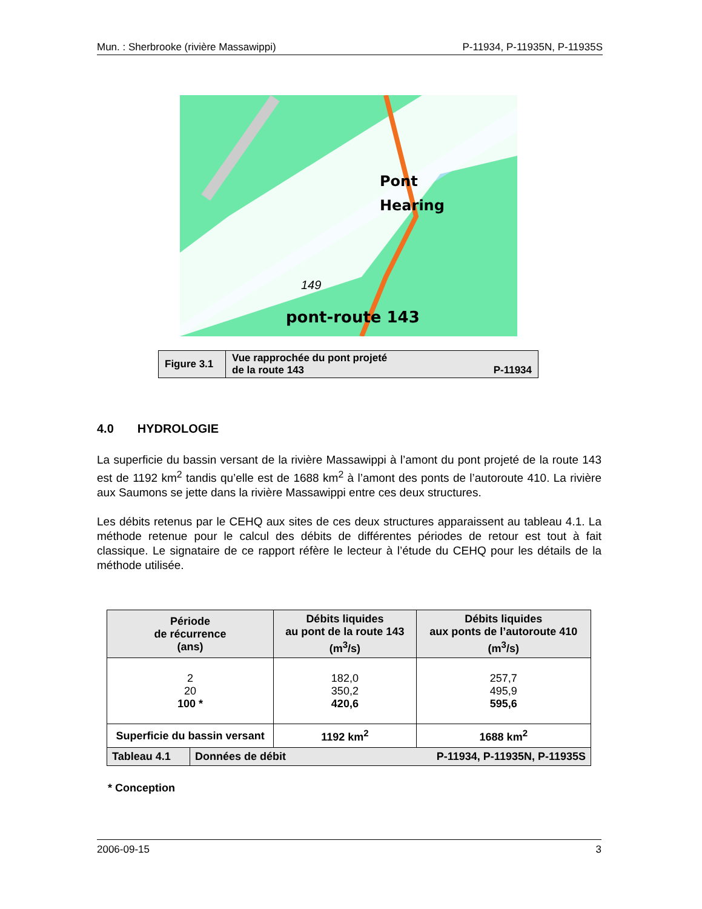Mun. : Sherbrooke (rivière Massawippi) P-11934, P-11935N, P-11935S
pont-route 143
Pont
Hearing
149
| Figure 3.1 | Vue rapprochée du pont projeté de la route 143 P-11934 |
4.0 HYDROLOGIE
La superficie du bassin versant de la rivière Massawippi à l’amont du pont projeté de la route 143 est de 1192 km<sup>2</sup> tandis qu’elle est de 1688 km<sup>2</sup> à l’amont des ponts de l’autoroute 410. La rivière aux Saumons se jette dans la rivière Massawippi entre ces deux structures.
Les débits retenus par le CEHQ aux sites de ces deux structures apparaissent au tableau 4.1. La méthode retenue pour le calcul des débits de différentes périodes de retour est tout à fait classique. Le signataire de ce rapport réfère le lecteur à l’étude du CEHQ pour les détails de la méthode utilisée.
| Période de récurrence (ans) | | Débits liquides au pont de la route 143 (m<sup>3</sup>/s) | Débits liquides aux ponts de l’autoroute 410 (m<sup>3</sup>/s) |
| --- | --- | --- | --- |
| 2 20 100 * | | 182,0 350,2 420,6 | 257,7 495,9 595,6 |
| Superficie du bassin versant | | 1192 km<sup>2</sup> | 1688 km<sup>2</sup> |
| Tableau 4.1 | Données de débit P-11934, P-11935N, P-11935S | | |
* Conception
2006-09-15 3